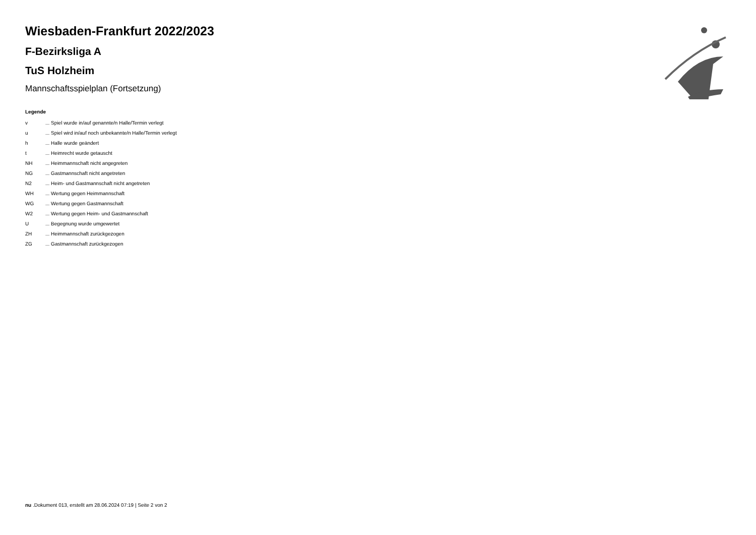Wiesbaden-Frankfurt 2022/2023
F-Bezirksliga A
TuS Holzheim
Mannschaftsspielplan (Fortsetzung)
Legende
| v | ... Spiel wurde in/auf genannte/n Halle/Termin verlegt |
| u | ... Spiel wird in/auf noch unbekannte/n Halle/Termin verlegt |
| h | ... Halle wurde geändert |
| t | ... Heimrecht wurde getauscht |
| NH | ... Heimmannschaft nicht angegreten |
| NG | ... Gastmannschaft nicht angetreten |
| N2 | ... Heim- und Gastmannschaft nicht angetreten |
| WH | ... Wertung gegen Heimmannschaft |
| WG | ... Wertung gegen Gastmannschaft |
| W2 | ... Wertung gegen Heim- und Gastmannschaft |
| U | ... Begegnung wurde umgewertet |
| ZH | ... Heimmannschaft zurückgezogen |
| ZG | ... Gastmannschaft zurückgezogen |
nu .Dokument 013, erstellt am 28.06.2024 07:19 | Seite 2 von 2